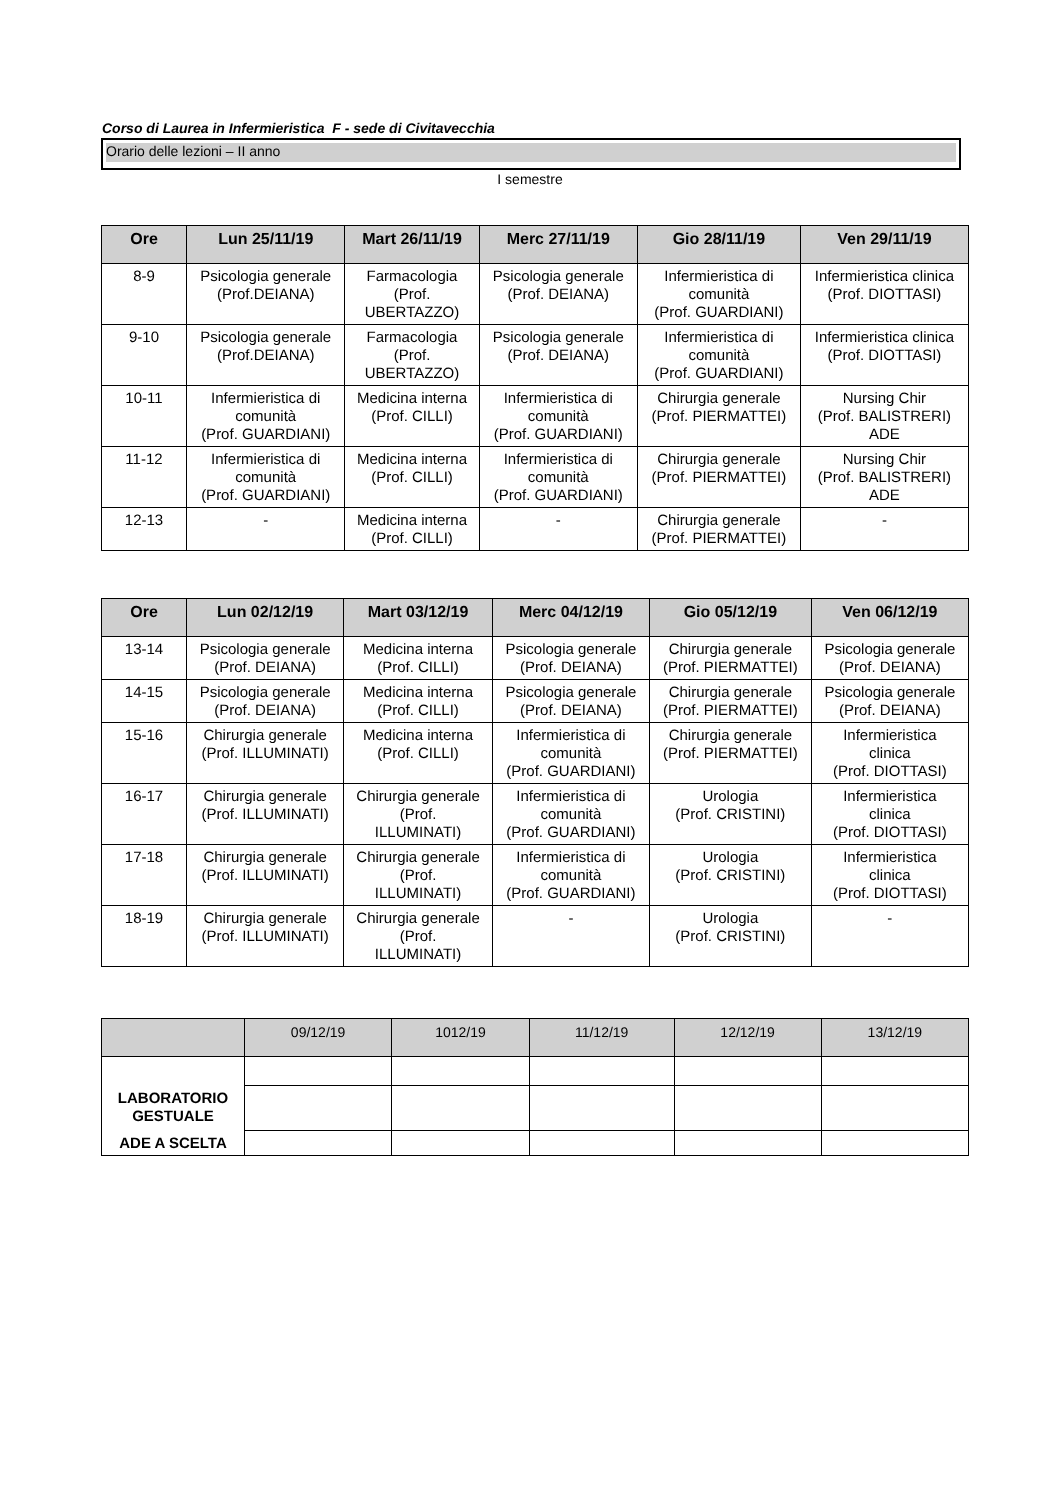Corso di Laurea in Infermieristica F - sede di Civitavecchia
Orario delle lezioni – II anno
I semestre
| Ore | Lun 25/11/19 | Mart 26/11/19 | Merc 27/11/19 | Gio 28/11/19 | Ven 29/11/19 |
| --- | --- | --- | --- | --- | --- |
| 8-9 | Psicologia generale (Prof.DEIANA) | Farmacologia (Prof. UBERTAZZO) | Psicologia generale (Prof. DEIANA) | Infermieristica di comunità (Prof. GUARDIANI) | Infermieristica clinica (Prof. DIOTTASI) |
| 9-10 | Psicologia generale (Prof.DEIANA) | Farmacologia (Prof. UBERTAZZO) | Psicologia generale (Prof. DEIANA) | Infermieristica di comunità (Prof. GUARDIANI) | Infermieristica clinica (Prof. DIOTTASI) |
| 10-11 | Infermieristica di comunità (Prof. GUARDIANI) | Medicina interna (Prof. CILLI) | Infermieristica di comunità (Prof. GUARDIANI) | Chirurgia generale (Prof. PIERMATTEI) | Nursing Chir (Prof. BALISTRERI) ADE |
| 11-12 | Infermieristica di comunità (Prof. GUARDIANI) | Medicina interna (Prof. CILLI) | Infermieristica di comunità (Prof. GUARDIANI) | Chirurgia generale (Prof. PIERMATTEI) | Nursing Chir (Prof. BALISTRERI) ADE |
| 12-13 | - | Medicina interna (Prof. CILLI) | - | Chirurgia generale (Prof. PIERMATTEI) | - |
| Ore | Lun 02/12/19 | Mart 03/12/19 | Merc 04/12/19 | Gio 05/12/19 | Ven 06/12/19 |
| --- | --- | --- | --- | --- | --- |
| 13-14 | Psicologia generale (Prof. DEIANA) | Medicina interna (Prof. CILLI) | Psicologia generale (Prof. DEIANA) | Chirurgia generale (Prof. PIERMATTEI) | Psicologia generale (Prof. DEIANA) |
| 14-15 | Psicologia generale (Prof. DEIANA) | Medicina interna (Prof. CILLI) | Psicologia generale (Prof. DEIANA) | Chirurgia generale (Prof. PIERMATTEI) | Psicologia generale (Prof. DEIANA) |
| 15-16 | Chirurgia generale (Prof. ILLUMINATI) | Medicina interna (Prof. CILLI) | Infermieristica di comunità (Prof. GUARDIANI) | Chirurgia generale (Prof. PIERMATTEI) | Infermieristica clinica (Prof. DIOTTASI) |
| 16-17 | Chirurgia generale (Prof. ILLUMINATI) | Chirurgia generale (Prof. ILLUMINATI) | Infermieristica di comunità (Prof. GUARDIANI) | Urologia (Prof. CRISTINI) | Infermieristica clinica (Prof. DIOTTASI) |
| 17-18 | Chirurgia generale (Prof. ILLUMINATI) | Chirurgia generale (Prof. ILLUMINATI) | Infermieristica di comunità (Prof. GUARDIANI) | Urologia (Prof. CRISTINI) | Infermieristica clinica (Prof. DIOTTASI) |
| 18-19 | Chirurgia generale (Prof. ILLUMINATI) | Chirurgia generale (Prof. ILLUMINATI) | - | Urologia (Prof. CRISTINI) | - |
| | 09/12/19 | 1012/19 | 11/12/19 | 12/12/19 | 13/12/19 |
| --- | --- | --- | --- | --- | --- |
| LABORATORIO GESTUALE | | | | | |
| ADE A SCELTA | | | | | |